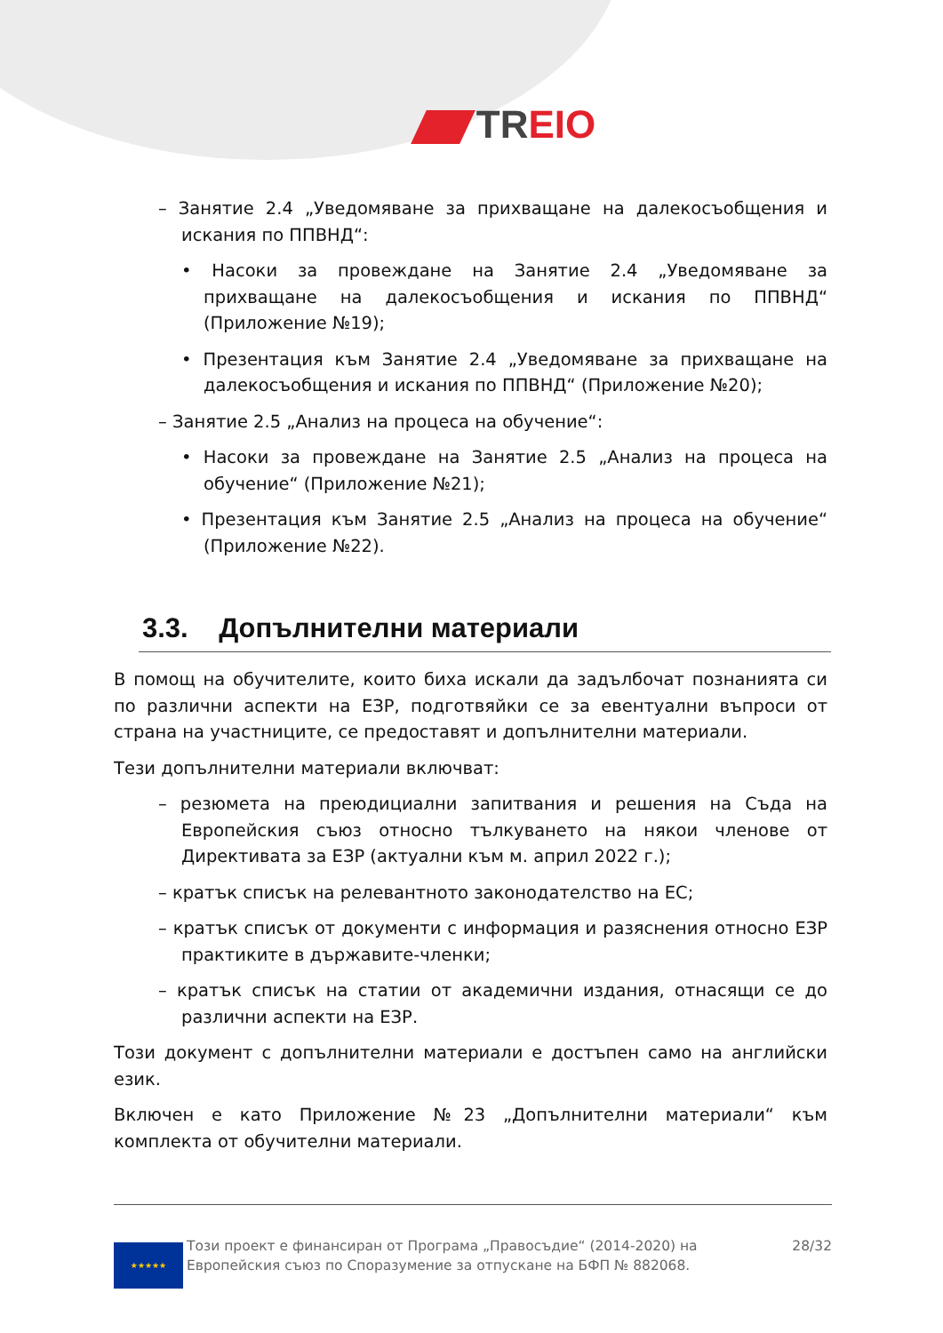TREIO
– Занятие 2.4 „Уведомяване за прихващане на далекосъобщения и искания по ППВНД“:
• Насоки за провеждане на Занятие 2.4 „Уведомяване за прихващане на далекосъобщения и искания по ППВНД“ (Приложение №19);
• Презентация към Занятие 2.4 „Уведомяване за прихващане на далекосъобщения и искания по ППВНД“ (Приложение №20);
– Занятие 2.5 „Анализ на процеса на обучение“:
• Насоки за провеждане на Занятие 2.5 „Анализ на процеса на обучение“ (Приложение №21);
• Презентация към Занятие 2.5 „Анализ на процеса на обучение“ (Приложение №22).
3.3. Допълнителни материали
В помощ на обучителите, които биха искали да задълбочат познанията си по различни аспекти на ЕЗР, подготвяйки се за евентуални въпроси от страна на участниците, се предоставят и допълнителни материали.
Тези допълнителни материали включват:
– резюмета на преюдициални запитвания и решения на Съда на Европейския съюз относно тълкуването на някои членове от Директивата за ЕЗР (актуални към м. април 2022 г.);
– кратък списък на релевантното законодателство на ЕС;
– кратък списък от документи с информация и разяснения относно ЕЗР практиките в държавите-членки;
– кратък списък на статии от академични издания, отнасящи се до различни аспекти на ЕЗР.
Този документ с допълнителни материали е достъпен само на английски език.
Включен е като Приложение №23 „Допълнителни материали“ към комплекта от обучителни материали.
★★★★★
Този проект е финансиран от Програма „Правосъдие“ (2014-2020) на Европейския съюз по Споразумение за отпускане на БФП № 882068.
28/32